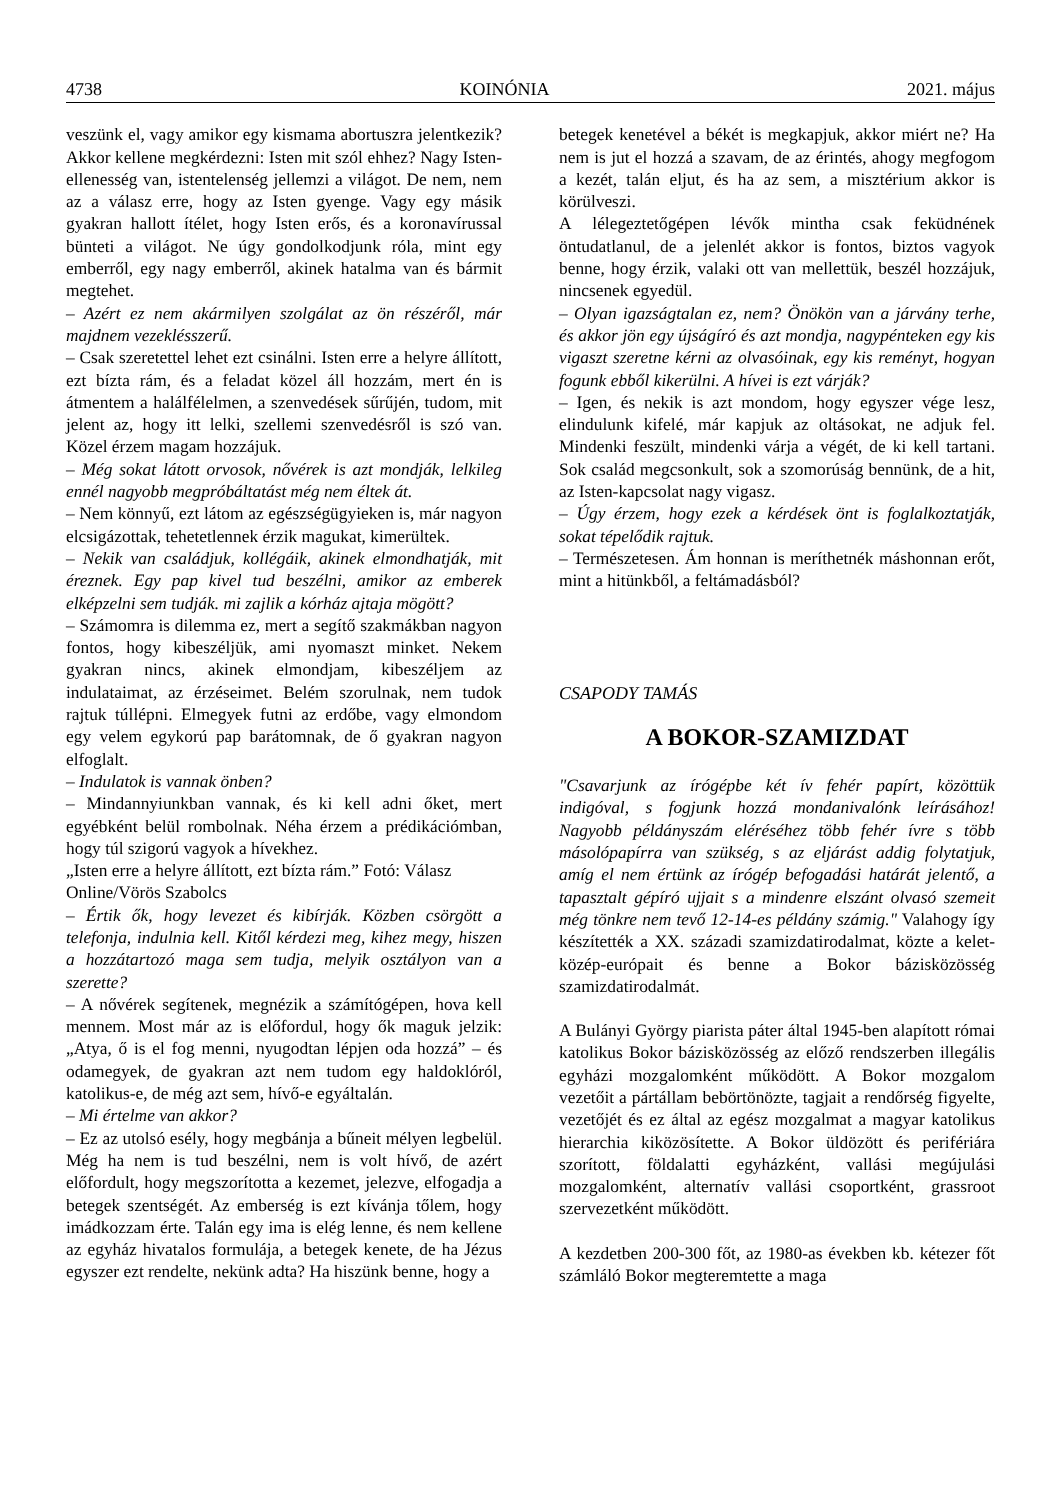4738 KOINÓNIA 2021. május
veszünk el, vagy amikor egy kismama abortuszra jelentkezik? Akkor kellene megkérdezni: Isten mit szól ehhez? Nagy Isten-ellenesség van, istentelenség jellemzi a világot. De nem, nem az a válasz erre, hogy az Isten gyenge. Vagy egy másik gyakran hallott ítélet, hogy Isten erős, és a koronavírussal bünteti a világot. Ne úgy gondolkodjunk róla, mint egy emberről, egy nagy emberről, akinek hatalma van és bármit megtehet.
– Azért ez nem akármilyen szolgálat az ön részéről, már majdnem vezeklésszerű.
– Csak szeretettel lehet ezt csinálni. Isten erre a helyre állított, ezt bízta rám, és a feladat közel áll hozzám, mert én is átmentem a halálfélelmen, a szenvedések sűrűjén, tudom, mit jelent az, hogy itt lelki, szellemi szenvedésről is szó van. Közel érzem magam hozzájuk.
– Még sokat látott orvosok, nővérek is azt mondják, lelkileg ennél nagyobb megpróbáltatást még nem éltek át.
– Nem könnyű, ezt látom az egészségügyieken is, már nagyon elcsigázottak, tehetetlennek érzik magukat, kimerültek.
– Nekik van családjuk, kollégáik, akinek elmondhatják, mit éreznek. Egy pap kivel tud beszélni, amikor az emberek elképzelni sem tudják. mi zajlik a kórház ajtaja mögött?
– Számomra is dilemma ez, mert a segítő szakmákban nagyon fontos, hogy kibeszéljük, ami nyomaszt minket. Nekem gyakran nincs, akinek elmondjam, kibeszéljem az indulataimat, az érzéseimet. Belém szorulnak, nem tudok rajtuk túllépni. Elmegyek futni az erdőbe, vagy elmondom egy velem egykorú pap barátomnak, de ő gyakran nagyon elfoglalt.
– Indulatok is vannak önben?
– Mindannyiunkban vannak, és ki kell adni őket, mert egyébként belül rombolnak. Néha érzem a prédikációmban, hogy túl szigorú vagyok a hívekhez.
„Isten erre a helyre állított, ezt bízta rám.” Fotó: Válasz Online/Vörös Szabolcs
– Értik ők, hogy levezet és kibírják. Közben csörgött a telefonja, indulnia kell. Kitől kérdezi meg, kihez megy, hiszen a hozzátartozó maga sem tudja, melyik osztályon van a szerette?
– A nővérek segítenek, megnézik a számítógépen, hova kell mennem. Most már az is előfordul, hogy ők maguk jelzik: „Atya, ő is el fog menni, nyugodtan lépjen oda hozzá” – és odamegyek, de gyakran azt nem tudom egy haldoklóról, katolikus-e, de még azt sem, hívő-e egyáltalán.
– Mi értelme van akkor?
– Ez az utolsó esély, hogy megbánja a bűneit mélyen legbelül. Még ha nem is tud beszélni, nem is volt hívő, de azért előfordult, hogy megszorította a kezemet, jelezve, elfogadja a betegek szentségét. Az emberség is ezt kívánja tőlem, hogy imádkozzam érte. Talán egy ima is elég lenne, és nem kellene az egyház hivatalos formulája, a betegek kenete, de ha Jézus egyszer ezt rendelte, nekünk adta? Ha hiszünk benne, hogy a
betegek kenetével a békét is megkapjuk, akkor miért ne? Ha nem is jut el hozzá a szavam, de az érintés, ahogy megfogom a kezét, talán eljut, és ha az sem, a misztérium akkor is körülveszi.
A lélegeztetőgépen lévők mintha csak feküdnének öntudatlanul, de a jelenlét akkor is fontos, biztos vagyok benne, hogy érzik, valaki ott van mellettük, beszél hozzájuk, nincsenek egyedül.
– Olyan igazságtalan ez, nem? Önökön van a járvány terhe, és akkor jön egy újságíró és azt mondja, nagypénteken egy kis vigaszt szeretne kérni az olvasóinak, egy kis reményt, hogyan fogunk ebből kikerülni. A hívei is ezt várják?
– Igen, és nekik is azt mondom, hogy egyszer vége lesz, elindulunk kifelé, már kapjuk az oltásokat, ne adjuk fel. Mindenki feszült, mindenki várja a végét, de ki kell tartani. Sok család megcsonkult, sok a szomorúság bennünk, de a hit, az Isten-kapcsolat nagy vigasz.
– Úgy érzem, hogy ezek a kérdések önt is foglalkoztatják, sokat tépelődik rajtuk.
– Természetesen. Ám honnan is meríthetnék máshonnan erőt, mint a hitünkből, a feltámadásból?
CSAPODY TAMÁS
A BOKOR-SZAMIZDAT
"Csavarjunk az írógépbe két ív fehér papírt, közöttük indigóval, s fogjunk hozzá mondanivalónk leírásához! Nagyobb példányszám eléréséhez több fehér ívre s több másolópapírra van szükség, s az eljárást addig folytatjuk, amíg el nem értünk az írógép befogadási határát jelentő, a tapasztalt gépíró ujjait s a mindenre elszánt olvasó szemeit még tönkre nem tevő 12-14-es példány számig." Valahogy így készítették a XX. századi szamizdatirodalmat, közte a kelet-közép-európait és benne a Bokor bázisközösség szamizdatirodalmát.
A Bulányi György piarista páter által 1945-ben alapított római katolikus Bokor bázisközösség az előző rendszerben illegális egyházi mozgalomként működött. A Bokor mozgalom vezetőit a pártállam bebörtönözte, tagjait a rendőrség figyelte, vezetőjét és ez által az egész mozgalmat a magyar katolikus hierarchia kiközösítette. A Bokor üldözött és perifériára szorított, földalatti egyházként, vallási megújulási mozgalomként, alternatív vallási csoportként, grassroot szervezetként működött.
A kezdetben 200-300 főt, az 1980-as években kb. kétezer főt számláló Bokor megteremtette a maga